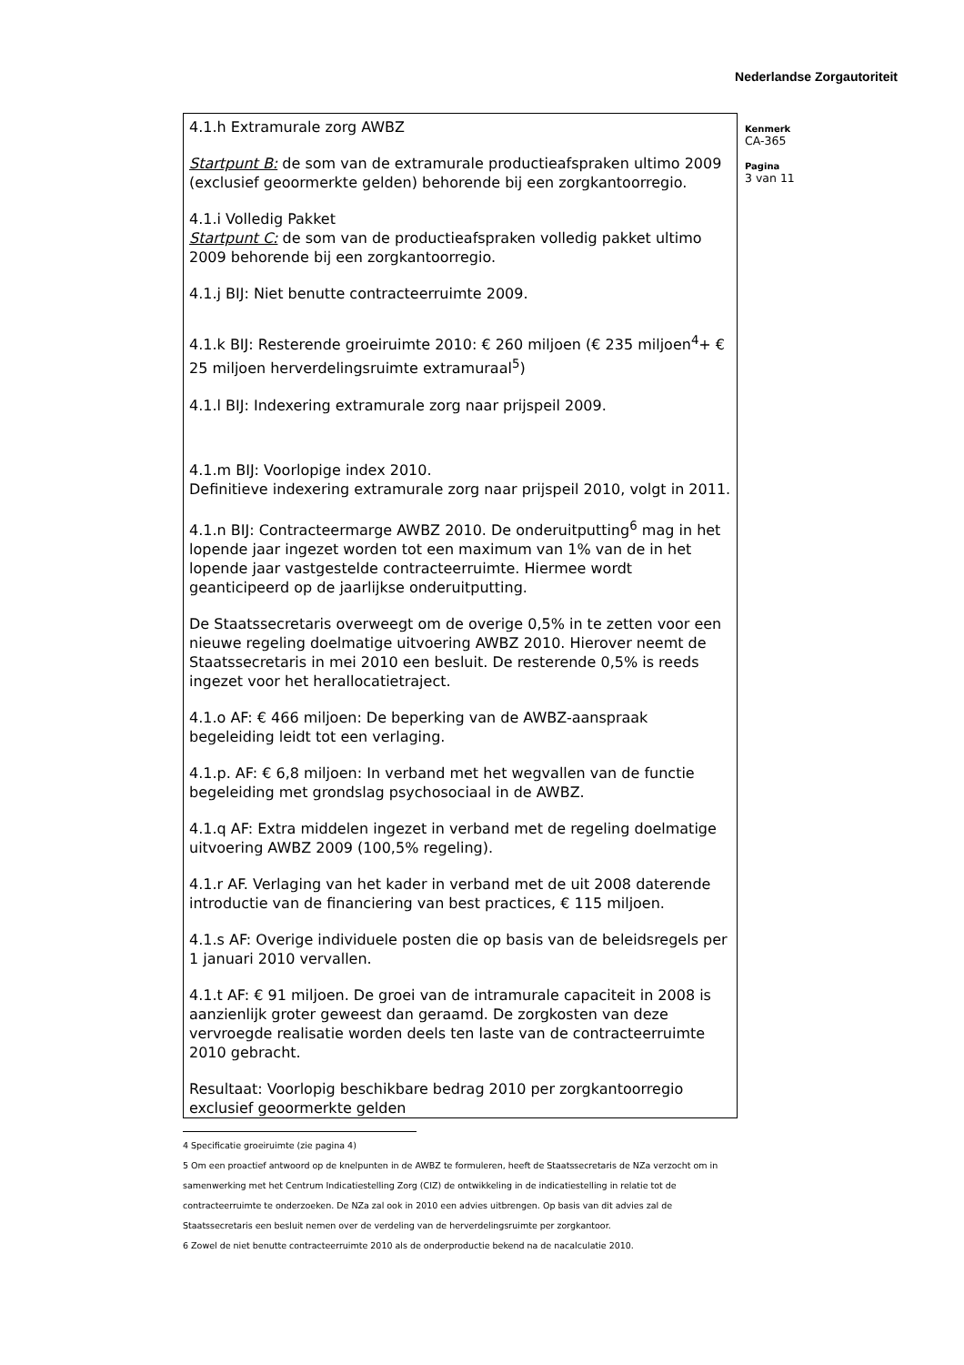Nederlandse Zorgautoriteit
4.1.h Extramurale zorg AWBZ
Startpunt B: de som van de extramurale productieafspraken ultimo 2009 (exclusief geoormerkte gelden) behorende bij een zorgkantoorregio.
4.1.i Volledig Pakket
Startpunt C: de som van de productieafspraken volledig pakket ultimo 2009 behorende bij een zorgkantoorregio.
4.1.j BIJ: Niet benutte contracteerruimte 2009.
4.1.k BIJ: Resterende groeiruimte 2010: € 260 miljoen (€ 235 miljoen<sup>4</sup>+ € 25 miljoen herverdelingsruimte extramuraal<sup>5</sup>)
4.1.l BIJ: Indexering extramurale zorg naar prijspeil 2009.
4.1.m BIJ: Voorlopige index 2010.
Definitieve indexering extramurale zorg naar prijspeil 2010, volgt in 2011.
4.1.n BIJ: Contracteermarge AWBZ 2010. De onderuitputting<sup>6</sup> mag in het lopende jaar ingezet worden tot een maximum van 1% van de in het lopende jaar vastgestelde contracteerruimte. Hiermee wordt geanticipeerd op de jaarlijkse onderuitputting.
De Staatssecretaris overweegt om de overige 0,5% in te zetten voor een nieuwe regeling doelmatige uitvoering AWBZ 2010. Hierover neemt de Staatssecretaris in mei 2010 een besluit. De resterende 0,5% is reeds ingezet voor het herallocatietraject.
4.1.o AF: € 466 miljoen: De beperking van de AWBZ-aanspraak begeleiding leidt tot een verlaging.
4.1.p. AF: € 6,8 miljoen: In verband met het wegvallen van de functie begeleiding met grondslag psychosociaal in de AWBZ.
4.1.q AF: Extra middelen ingezet in verband met de regeling doelmatige uitvoering AWBZ 2009 (100,5% regeling).
4.1.r AF. Verlaging van het kader in verband met de uit 2008 daterende introductie van de financiering van best practices, € 115 miljoen.
4.1.s AF: Overige individuele posten die op basis van de beleidsregels per 1 januari 2010 vervallen.
4.1.t AF: € 91 miljoen. De groei van de intramurale capaciteit in 2008 is aanzienlijk groter geweest dan geraamd. De zorgkosten van deze vervroegde realisatie worden deels ten laste van de contracteerruimte 2010 gebracht.
Resultaat: Voorlopig beschikbare bedrag 2010 per zorgkantoorregio exclusief geoormerkte gelden
Kenmerk
CA-365
Pagina
3 van 11
4 Specificatie groeiruimte (zie pagina 4)
5 Om een proactief antwoord op de knelpunten in de AWBZ te formuleren, heeft de Staatssecretaris de NZa verzocht om in samenwerking met het Centrum Indicatiestelling Zorg (CIZ) de ontwikkeling in de indicatiestelling in relatie tot de contracteerruimte te onderzoeken. De NZa zal ook in 2010 een advies uitbrengen. Op basis van dit advies zal de Staatssecretaris een besluit nemen over de verdeling van de herverdelingsruimte per zorgkantoor.
6 Zowel de niet benutte contracteerruimte 2010 als de onderproductie bekend na de nacalculatie 2010.